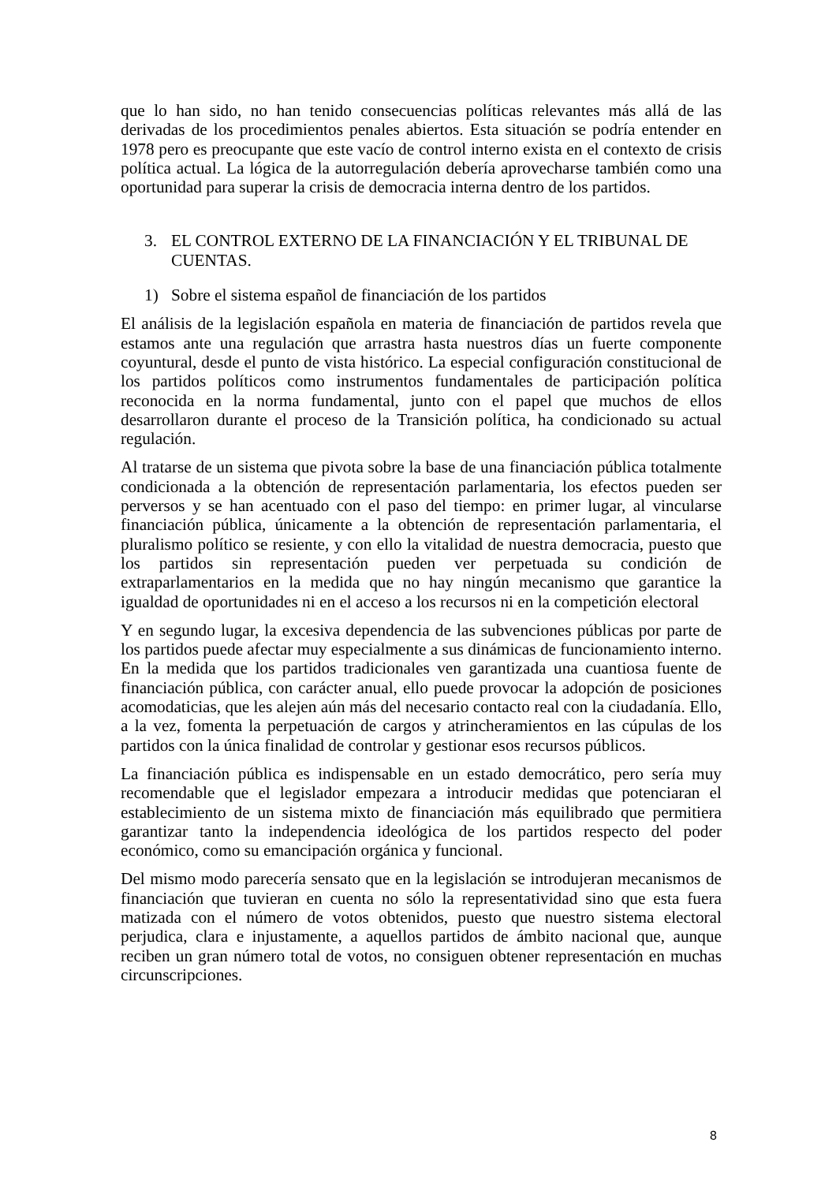que lo han sido, no han tenido consecuencias políticas relevantes más allá de las derivadas de los procedimientos penales abiertos. Esta situación se podría entender en 1978 pero es preocupante que este vacío de control interno exista en el contexto de crisis política actual. La lógica de la autorregulación debería aprovecharse también como una oportunidad para superar la crisis de democracia interna dentro de los partidos.
3. EL CONTROL EXTERNO DE LA FINANCIACIÓN Y EL TRIBUNAL DE CUENTAS.
1) Sobre el sistema español de financiación de los partidos
El análisis de la legislación española en materia de financiación de partidos revela que estamos ante una regulación que arrastra hasta nuestros días un fuerte componente coyuntural, desde el punto de vista histórico. La especial configuración constitucional de los partidos políticos como instrumentos fundamentales de participación política reconocida en la norma fundamental, junto con el papel que muchos de ellos desarrollaron durante el proceso de la Transición política, ha condicionado su actual regulación.
Al tratarse de un sistema que pivota sobre la base de una financiación pública totalmente condicionada a la obtención de representación parlamentaria, los efectos pueden ser perversos y se han acentuado con el paso del tiempo: en primer lugar, al vincularse financiación pública, únicamente a la obtención de representación parlamentaria, el pluralismo político se resiente, y con ello la vitalidad de nuestra democracia, puesto que los partidos sin representación pueden ver perpetuada su condición de extraparlamentarios en la medida que no hay ningún mecanismo que garantice la igualdad de oportunidades ni en el acceso a los recursos ni en la competición electoral
Y en segundo lugar, la excesiva dependencia de las subvenciones públicas por parte de los partidos puede afectar muy especialmente a sus dinámicas de funcionamiento interno. En la medida que los partidos tradicionales ven garantizada una cuantiosa fuente de financiación pública, con carácter anual, ello puede provocar la adopción de posiciones acomodaticias, que les alejen aún más del necesario contacto real con la ciudadanía. Ello, a la vez, fomenta la perpetuación de cargos y atrincheramientos en las cúpulas de los partidos con la única finalidad de controlar y gestionar esos recursos públicos.
La financiación pública es indispensable en un estado democrático, pero sería muy recomendable que el legislador empezara a introducir medidas que potenciaran el establecimiento de un sistema mixto de financiación más equilibrado que permitiera garantizar tanto la independencia ideológica de los partidos respecto del poder económico, como su emancipación orgánica y funcional.
Del mismo modo parecería sensato que en la legislación se introdujeran mecanismos de financiación que tuvieran en cuenta no sólo la representatividad sino que esta fuera matizada con el número de votos obtenidos, puesto que nuestro sistema electoral perjudica, clara e injustamente, a aquellos partidos de ámbito nacional que, aunque reciben un gran número total de votos, no consiguen obtener representación en muchas circunscripciones.
8